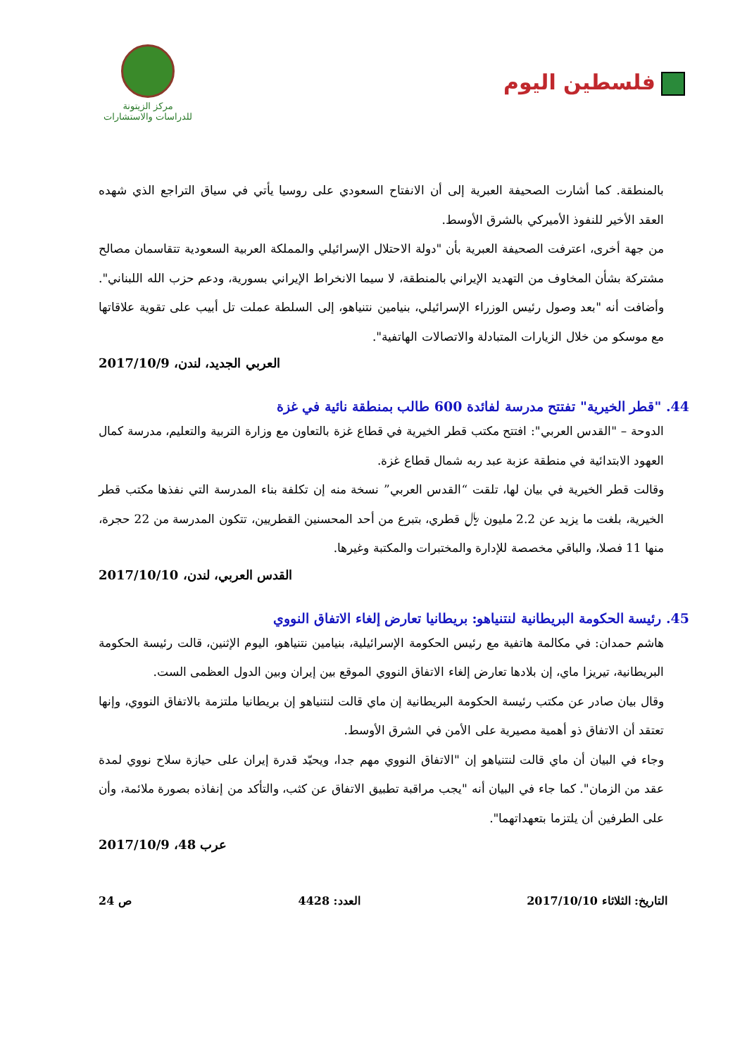فلسطين اليوم
مركز الزيتونة
للدراسات والاستشارات
بالمنطقة. كما أشارت الصحيفة العبرية إلى أن الانفتاح السعودي على روسيا يأتي في سياق التراجع الذي شهده العقد الأخير للنفوذ الأميركي بالشرق الأوسط.
من جهة أخرى، اعترفت الصحيفة العبرية بأن "دولة الاحتلال الإسرائيلي والمملكة العربية السعودية تتقاسمان مصالح مشتركة بشأن المخاوف من التهديد الإيراني بالمنطقة، لا سيما الانخراط الإيراني بسورية، ودعم حزب الله اللبناني". وأضافت أنه "بعد وصول رئيس الوزراء الإسرائيلي، بنيامين نتنياهو، إلى السلطة عملت تل أبيب على تقوية علاقاتها مع موسكو من خلال الزيارات المتبادلة والاتصالات الهاتفية".
العربي الجديد، لندن، 2017/10/9
44. "قطر الخيرية" تفتتح مدرسة لفائدة 600 طالب بمنطقة نائية في غزة
الدوحة – "القدس العربي": افتتح مكتب قطر الخيرية في قطاع غزة بالتعاون مع وزارة التربية والتعليم، مدرسة كمال العهود الابتدائية في منطقة عزبة عبد ربه شمال قطاع غزة.
وقالت قطر الخيرية في بيان لها، تلقت “القدس العربي” نسخة منه إن تكلفة بناء المدرسة التي نفذها مكتب قطر الخيرية، بلغت ما يزيد عن 2.2 مليون ﷼ قطري، بتبرع من أحد المحسنين القطريين، تتكون المدرسة من 22 حجرة، منها 11 فصلا، والباقي مخصصة للإدارة والمختبرات والمكتبة وغيرها.
القدس العربي، لندن، 2017/10/10
45. رئيسة الحكومة البريطانية لنتنياهو: بريطانيا تعارض إلغاء الاتفاق النووي
هاشم حمدان: في مكالمة هاتفية مع رئيس الحكومة الإسرائيلية، بنيامين نتنياهو، اليوم الإثنين، قالت رئيسة الحكومة البريطانية، تيريزا ماي، إن بلادها تعارض إلغاء الاتفاق النووي الموقع بين إيران وبين الدول العظمى الست.
وقال بيان صادر عن مكتب رئيسة الحكومة البريطانية إن ماي قالت لنتنياهو إن بريطانيا ملتزمة بالاتفاق النووي، وإنها تعتقد أن الاتفاق ذو أهمية مصيرية على الأمن في الشرق الأوسط.
وجاء في البيان أن ماي قالت لنتنياهو إن "الاتفاق النووي مهم جدا، ويحيّد قدرة إيران على حيازة سلاح نووي لمدة عقد من الزمان". كما جاء في البيان أنه "يجب مراقبة تطبيق الاتفاق عن كثب، والتأكد من إنفاذه بصورة ملائمة، وأن على الطرفين أن يلتزما بتعهداتهما".
عرب 48، 2017/10/9
التاريخ: الثلاثاء 2017/10/10 العدد: 4428 ص 24